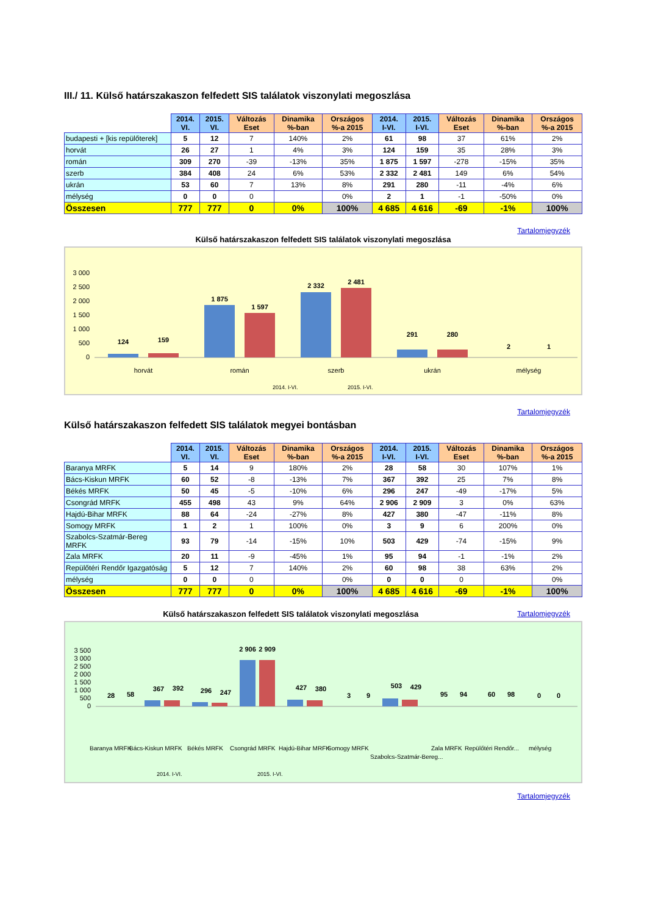III./ 11. Külső határszakaszon felfedett SIS találatok viszonylati megoszlása
| | 2014. VI. | 2015. VI. | Változás Eset | Dinamika %-ban | Országos %-a 2015 | 2014. I-VI. | 2015. I-VI. | Változás Eset | Dinamika %-ban | Országos %-a 2015 |
| --- | --- | --- | --- | --- | --- | --- | --- | --- | --- | --- |
| budapesti + [kis repülőterek] | 5 | 12 | 7 | 140% | 2% | 61 | 98 | 37 | 61% | 2% |
| horvát | 26 | 27 | 1 | 4% | 3% | 124 | 159 | 35 | 28% | 3% |
| román | 309 | 270 | -39 | -13% | 35% | 1 875 | 1 597 | -278 | -15% | 35% |
| szerb | 384 | 408 | 24 | 6% | 53% | 2 332 | 2 481 | 149 | 6% | 54% |
| ukrán | 53 | 60 | 7 | 13% | 8% | 291 | 280 | -11 | -4% | 6% |
| mélység | 0 | 0 | 0 | | 0% | 2 | 1 | -1 | -50% | 0% |
| Összesen | 777 | 777 | 0 | 0% | 100% | 4 685 | 4 616 | -69 | -1% | 100% |
Tartalomjegyzék
Külső határszakaszon felfedett SIS találatok viszonylati megoszlása
3 000
2 500
2 000
1 500
1 000
500
0
124
159
1 875
1 597
2 332
2 481
291
280
2
1
horvát
román
szerb
ukrán
mélység
2014. I-VI.
2015. I-VI.
Tartalomjegyzék
Külső határszakaszon felfedett SIS találatok megyei bontásban
| | 2014. VI. | 2015. VI. | Változás Eset | Dinamika %-ban | Országos %-a 2015 | 2014. I-VI. | 2015. I-VI. | Változás Eset | Dinamika %-ban | Országos %-a 2015 |
| --- | --- | --- | --- | --- | --- | --- | --- | --- | --- | --- |
| Baranya MRFK | 5 | 14 | 9 | 180% | 2% | 28 | 58 | 30 | 107% | 1% |
| Bács-Kiskun MRFK | 60 | 52 | -8 | -13% | 7% | 367 | 392 | 25 | 7% | 8% |
| Békés MRFK | 50 | 45 | -5 | -10% | 6% | 296 | 247 | -49 | -17% | 5% |
| Csongrád MRFK | 455 | 498 | 43 | 9% | 64% | 2 906 | 2 909 | 3 | 0% | 63% |
| Hajdú-Bihar MRFK | 88 | 64 | -24 | -27% | 8% | 427 | 380 | -47 | -11% | 8% |
| Somogy MRFK | 1 | 2 | 1 | 100% | 0% | 3 | 9 | 6 | 200% | 0% |
| Szabolcs-Szatmár-Bereg MRFK | 93 | 79 | -14 | -15% | 10% | 503 | 429 | -74 | -15% | 9% |
| Zala MRFK | 20 | 11 | -9 | -45% | 1% | 95 | 94 | -1 | -1% | 2% |
| Repülőtéri Rendőr Igazgatóság | 5 | 12 | 7 | 140% | 2% | 60 | 98 | 38 | 63% | 2% |
| mélység | 0 | 0 | 0 | | 0% | 0 | 0 | 0 | | 0% |
| Összesen | 777 | 777 | 0 | 0% | 100% | 4 685 | 4 616 | -69 | -1% | 100% |
Külső határszakaszon felfedett SIS találatok viszonylati megoszlása
Tartalomjegyzék
3 500
3 000
2 500
2 000
1 500
1 000
500
0
28
58
367
392
296
247
2 906
2 909
427
380
3
9
503
429
95
94
60
98
0
0
Baranya MRFK
Bács-Kiskun MRFK
Békés MRFK
Csongrád MRFK
Hajdú-Bihar MRFK
Somogy MRFK
Szabolcs-Szatmár-Bereg...
Zala MRFK
Repülőtéri Rendőr...
mélység
2014. I-VI.
2015. I-VI.
Tartalomjegyzék